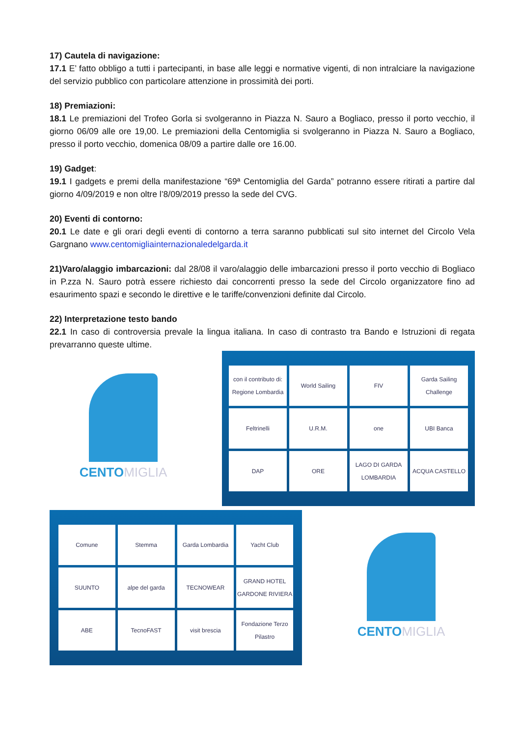17) Cautela di navigazione:
17.1 E’ fatto obbligo a tutti i partecipanti, in base alle leggi e normative vigenti, di non intralciare la navigazione del servizio pubblico con particolare attenzione in prossimità dei porti.
18) Premiazioni:
18.1 Le premiazioni del Trofeo Gorla si svolgeranno in Piazza N. Sauro a Bogliaco, presso il porto vecchio, il giorno 06/09 alle ore 19,00. Le premiazioni della Centomiglia si svolgeranno in Piazza N. Sauro a Bogliaco, presso il porto vecchio, domenica 08/09 a partire dalle ore 16.00.
19) Gadget:
19.1 I gadgets e premi della manifestazione “69ª Centomiglia del Garda” potranno essere ritirati a partire dal giorno 4/09/2019 e non oltre l’8/09/2019 presso la sede del CVG.
20) Eventi di contorno:
20.1 Le date e gli orari degli eventi di contorno a terra saranno pubblicati sul sito internet del Circolo Vela Gargnano www.centomigliainternazionaledelgarda.it
21)Varo/alaggio imbarcazioni: dal 28/08 il varo/alaggio delle imbarcazioni presso il porto vecchio di Bogliaco in P.zza N. Sauro potrà essere richiesto dai concorrenti presso la sede del Circolo organizzatore fino ad esaurimento spazi e secondo le direttive e le tariffe/convenzioni definite dal Circolo.
22) Interpretazione testo bando
22.1 In caso di controversia prevale la lingua italiana. In caso di contrasto tra Bando e Istruzioni di regata prevarranno queste ultime.
CENTOMIGLIA
con il contributo di: Regione Lombardia
World Sailing
FIV
Garda Sailing Challenge
Feltrinelli
U.R.M.
one
UBI Banca
DAP
ORE
LAGO DI GARDA LOMBARDIA
ACQUA CASTELLO
Comune
Stemma
Garda Lombardia
Yacht Club
SUUNTO
alpe del garda
TECNOWEAR
GRAND HOTEL GARDONE RIVIERA
ABE
TecnoFAST
visit brescia
Fondazione Terzo Pilastro
CENTOMIGLIA